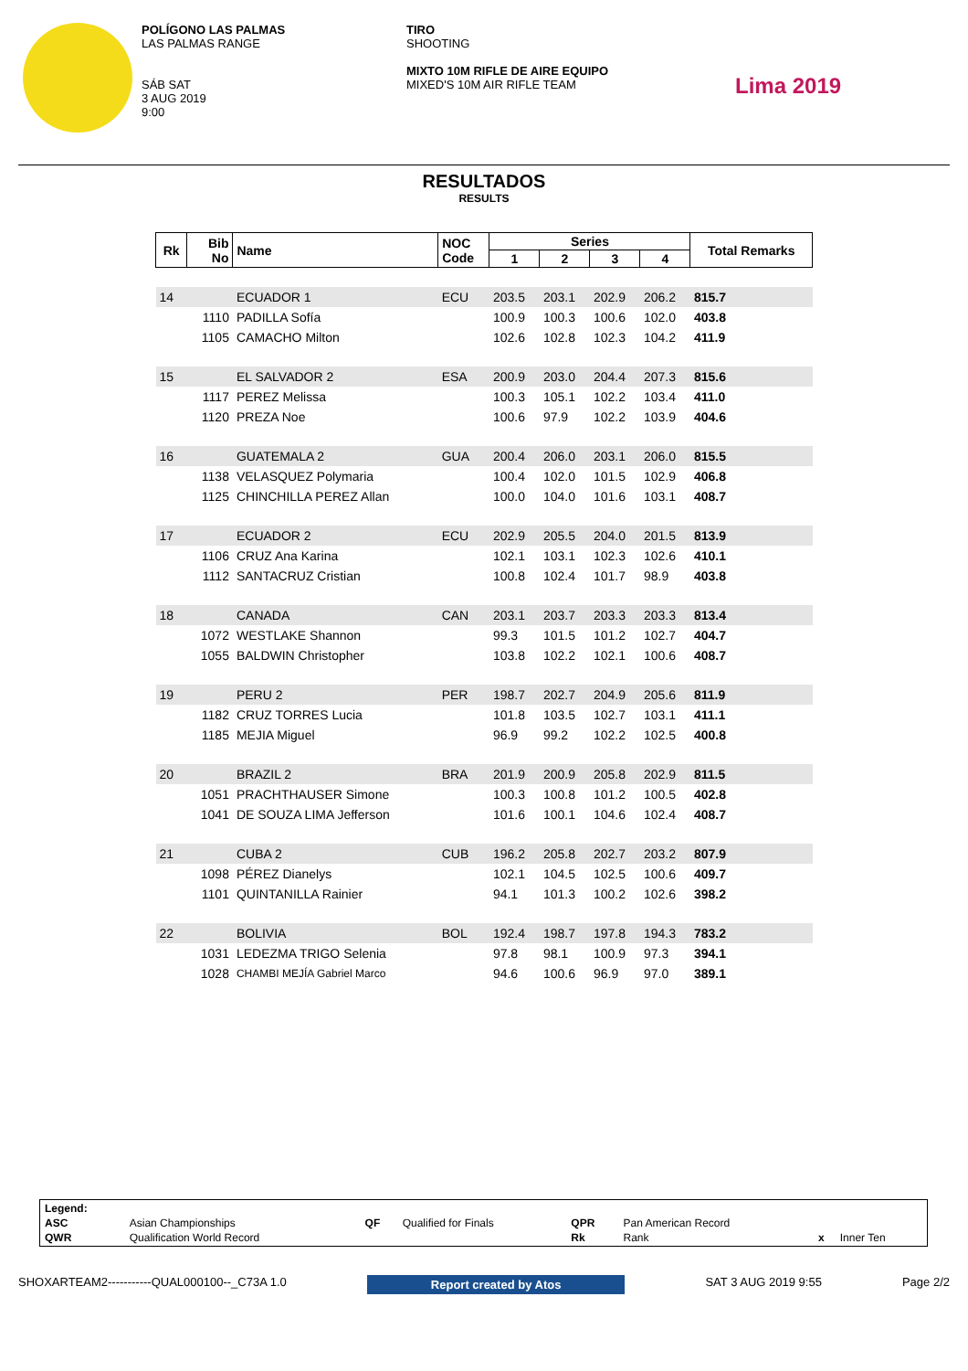POLÍGONO LAS PALMAS
LAS PALMAS RANGE
SÁB SAT
3 AUG 2019
9:00
TIRO
SHOOTING
MIXTO 10M RIFLE DE AIRE EQUIPO
MIXED'S 10M AIR RIFLE TEAM
Lima 2019
RESULTADOS
RESULTS
| Rk | Bib No | Name | NOC Code | Series | | | | Total Remarks |
| --- | --- | --- | --- | --- | --- | --- | --- | --- |
| | | | | 1 | 2 | 3 | 4 | |
| 14 | | ECUADOR 1 | ECU | 203.5 | 203.1 | 202.9 | 206.2 | 815.7 |
| | 1110 | PADILLA Sofía | | 100.9 | 100.3 | 100.6 | 102.0 | 403.8 |
| | 1105 | CAMACHO Milton | | 102.6 | 102.8 | 102.3 | 104.2 | 411.9 |
| 15 | | EL SALVADOR 2 | ESA | 200.9 | 203.0 | 204.4 | 207.3 | 815.6 |
| | 1117 | PEREZ Melissa | | 100.3 | 105.1 | 102.2 | 103.4 | 411.0 |
| | 1120 | PREZA Noe | | 100.6 | 97.9 | 102.2 | 103.9 | 404.6 |
| 16 | | GUATEMALA 2 | GUA | 200.4 | 206.0 | 203.1 | 206.0 | 815.5 |
| | 1138 | VELASQUEZ Polymaria | | 100.4 | 102.0 | 101.5 | 102.9 | 406.8 |
| | 1125 | CHINCHILLA PEREZ Allan | | 100.0 | 104.0 | 101.6 | 103.1 | 408.7 |
| 17 | | ECUADOR 2 | ECU | 202.9 | 205.5 | 204.0 | 201.5 | 813.9 |
| | 1106 | CRUZ Ana Karina | | 102.1 | 103.1 | 102.3 | 102.6 | 410.1 |
| | 1112 | SANTACRUZ Cristian | | 100.8 | 102.4 | 101.7 | 98.9 | 403.8 |
| 18 | | CANADA | CAN | 203.1 | 203.7 | 203.3 | 203.3 | 813.4 |
| | 1072 | WESTLAKE Shannon | | 99.3 | 101.5 | 101.2 | 102.7 | 404.7 |
| | 1055 | BALDWIN Christopher | | 103.8 | 102.2 | 102.1 | 100.6 | 408.7 |
| 19 | | PERU 2 | PER | 198.7 | 202.7 | 204.9 | 205.6 | 811.9 |
| | 1182 | CRUZ TORRES Lucia | | 101.8 | 103.5 | 102.7 | 103.1 | 411.1 |
| | 1185 | MEJIA Miguel | | 96.9 | 99.2 | 102.2 | 102.5 | 400.8 |
| 20 | | BRAZIL 2 | BRA | 201.9 | 200.9 | 205.8 | 202.9 | 811.5 |
| | 1051 | PRACHTHAUSER Simone | | 100.3 | 100.8 | 101.2 | 100.5 | 402.8 |
| | 1041 | DE SOUZA LIMA Jefferson | | 101.6 | 100.1 | 104.6 | 102.4 | 408.7 |
| 21 | | CUBA 2 | CUB | 196.2 | 205.8 | 202.7 | 203.2 | 807.9 |
| | 1098 | PÉREZ Dianelys | | 102.1 | 104.5 | 102.5 | 100.6 | 409.7 |
| | 1101 | QUINTANILLA Rainier | | 94.1 | 101.3 | 100.2 | 102.6 | 398.2 |
| 22 | | BOLIVIA | BOL | 192.4 | 198.7 | 197.8 | 194.3 | 783.2 |
| | 1031 | LEDEZMA TRIGO Selenia | | 97.8 | 98.1 | 100.9 | 97.3 | 394.1 |
| | 1028 | CHAMBI MEJÍA Gabriel Marco | | 94.6 | 100.6 | 96.9 | 97.0 | 389.1 |
| Legend: | | | | | | | |
| ASC | Asian Championships | QF | Qualified for Finals | QPR | Pan American Record | | |
| QWR | Qualification World Record | | | Rk | Rank | x | Inner Ten |
SHOXARTEAM2-----------QUAL000100--_C73A 1.0 Report created by Atos SAT 3 AUG 2019 9:55 Page 2/2